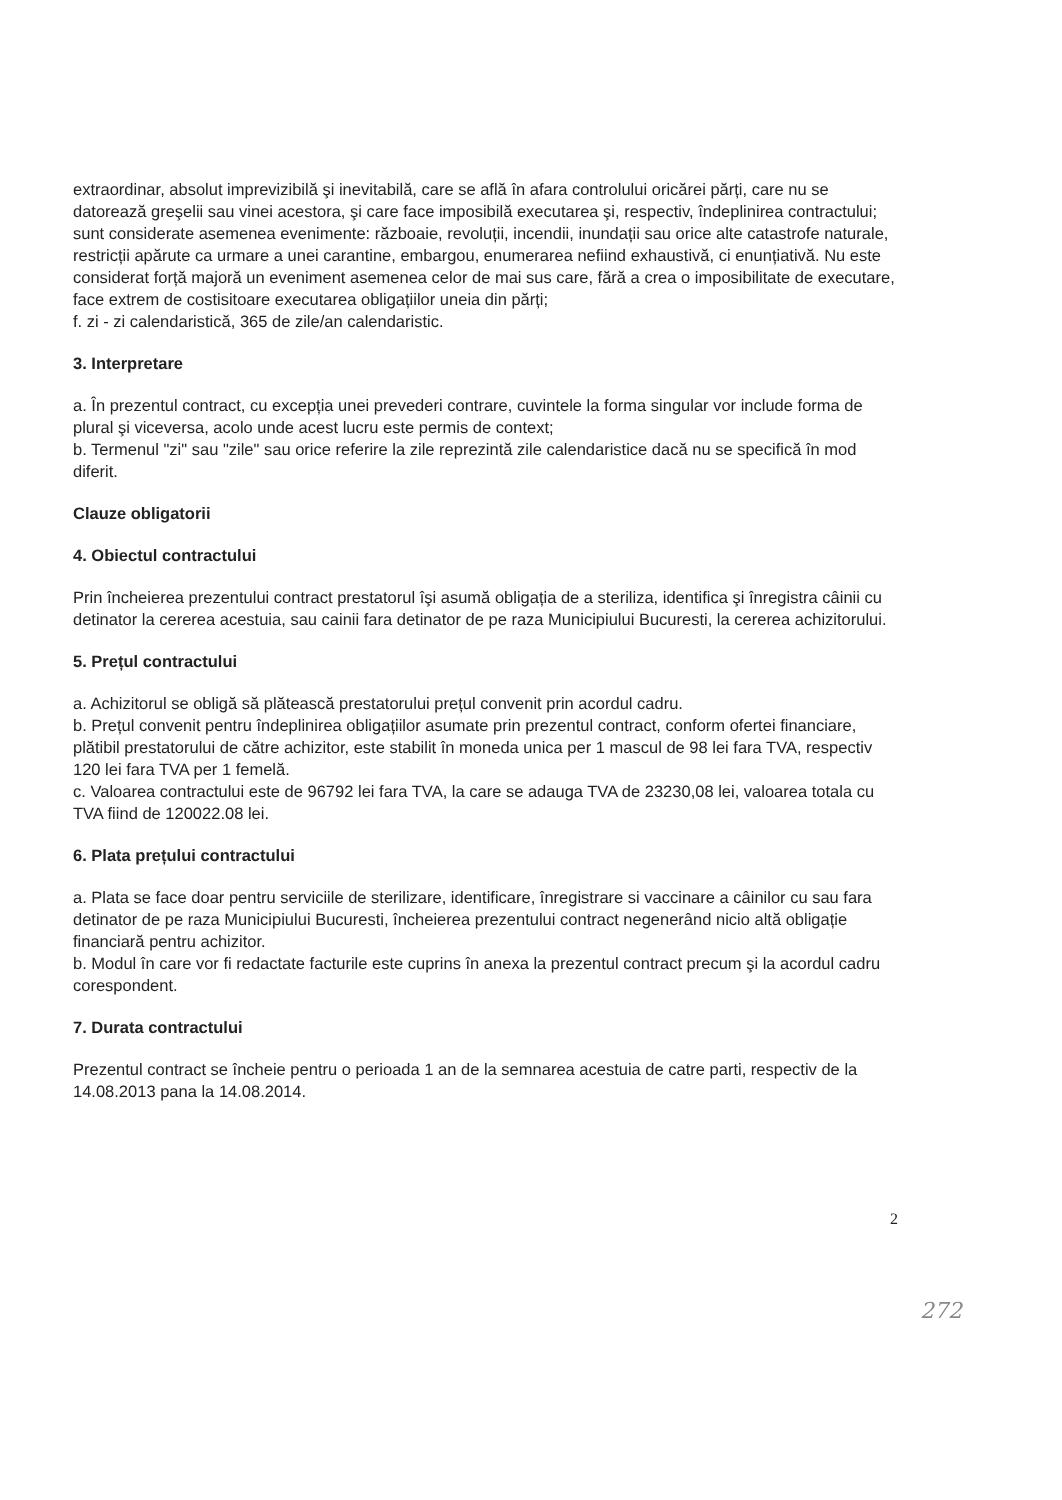extraordinar, absolut imprevizibilă şi inevitabilă, care se află în afara controlului oricărei părți, care nu se datorează greşelii sau vinei acestora, şi care face imposibilă executarea şi, respectiv, îndeplinirea contractului; sunt considerate asemenea evenimente: războaie, revoluții, incendii, inundații sau orice alte catastrofe naturale, restricții apărute ca urmare a unei carantine, embargou, enumerarea nefiind exhaustivă, ci enunțiativă. Nu este considerat forță majoră un eveniment asemenea celor de mai sus care, fără a crea o imposibilitate de executare, face extrem de costisitoare executarea obligațiilor uneia din părți;
f. zi - zi calendaristică, 365 de zile/an calendaristic.
3. Interpretare
a. În prezentul contract, cu excepția unei prevederi contrare, cuvintele la forma singular vor include forma de plural şi viceversa, acolo unde acest lucru este permis de context;
b. Termenul "zi" sau "zile" sau orice referire la zile reprezintă zile calendaristice dacă nu se specifică în mod diferit.
Clauze obligatorii
4. Obiectul contractului
Prin încheierea prezentului contract prestatorul îşi asumă obligația de a steriliza, identifica şi înregistra câinii cu detinator la cererea acestuia, sau cainii fara detinator de pe raza Municipiului Bucuresti, la cererea achizitorului.
5. Prețul contractului
a. Achizitorul se obligă să plătească prestatorului prețul convenit prin acordul cadru.
b. Prețul convenit pentru îndeplinirea obligațiilor asumate prin prezentul contract, conform ofertei financiare, plătibil prestatorului de către achizitor, este stabilit în moneda unica per 1 mascul de 98 lei fara TVA, respectiv 120 lei fara TVA per 1 femelă.
c. Valoarea contractului este de 96792 lei fara TVA, la care se adauga TVA de 23230,08 lei, valoarea totala cu TVA fiind de 120022.08 lei.
6. Plata prețului contractului
a. Plata se face doar pentru serviciile de sterilizare, identificare, înregistrare si vaccinare a câinilor cu sau fara detinator de pe raza Municipiului Bucuresti, încheierea prezentului contract negenerând nicio altă obligație financiară pentru achizitor.
b. Modul în care vor fi redactate facturile este cuprins în anexa la prezentul contract precum şi la acordul cadru corespondent.
7. Durata contractului
Prezentul contract se încheie pentru o perioada 1 an de la semnarea acestuia de catre parti, respectiv de la 14.08.2013 pana la 14.08.2014.
2
272